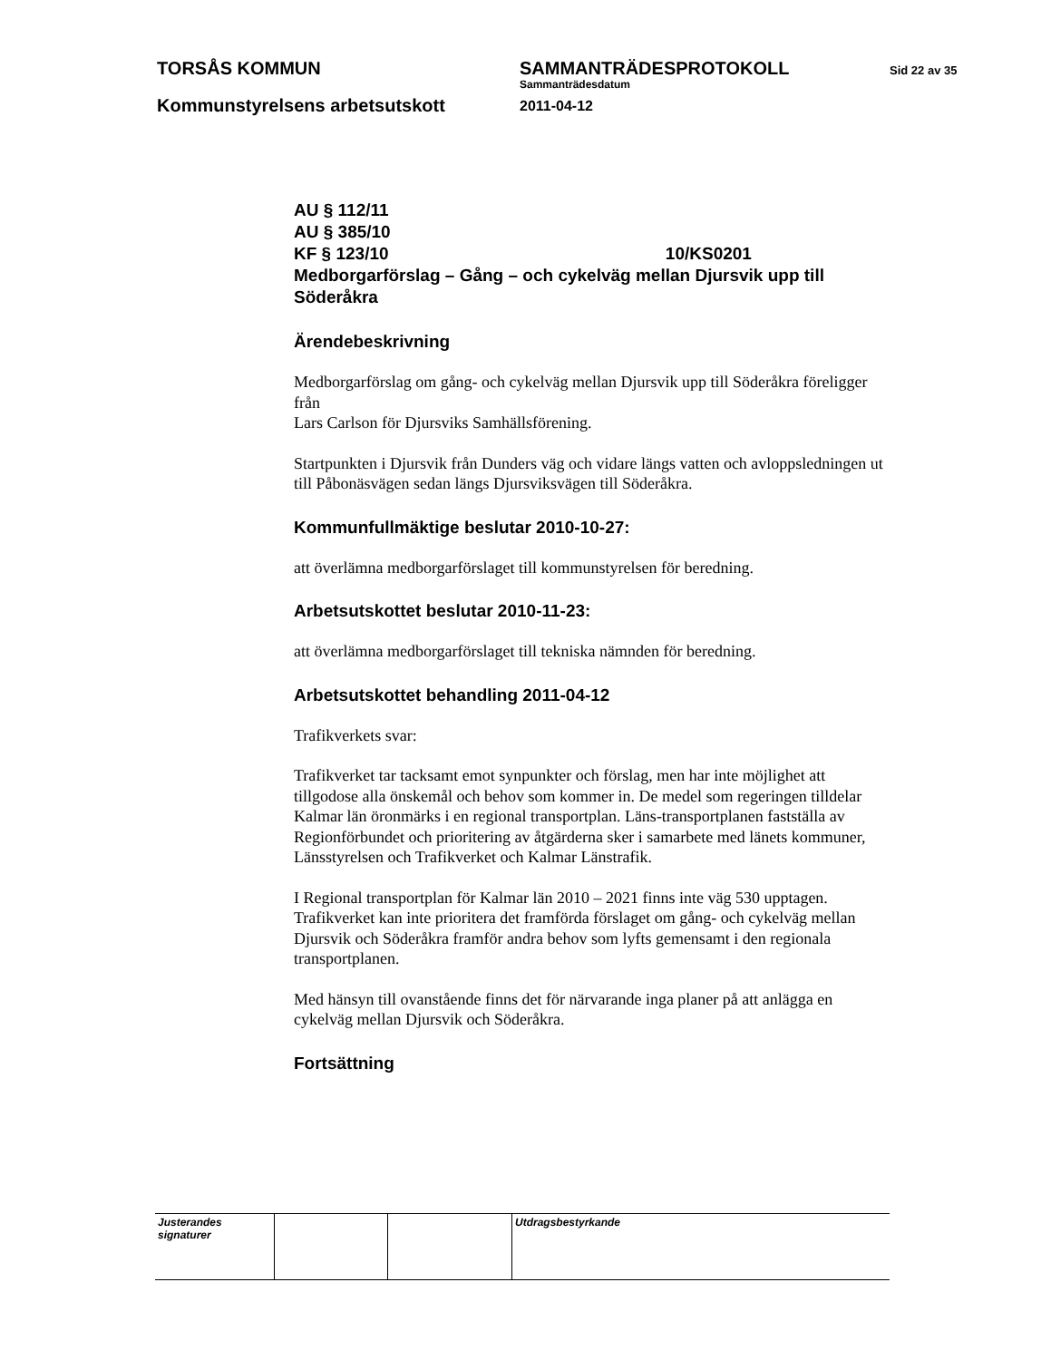TORSÅS KOMMUN
Kommunstyrelsens arbetsutskott
SAMMANTRÄDESPROTOKOLL
Sammanträdesdatum
2011-04-12
Sid 22 av 35
AU § 112/11
AU § 385/10
KF § 123/10 10/KS0201
Medborgarförslag – Gång – och cykelväg mellan Djursvik upp till Söderåkra
Ärendebeskrivning
Medborgarförslag om gång- och cykelväg mellan Djursvik upp till Söderåkra föreligger från
Lars Carlson för Djursviks Samhällsförening.
Startpunkten i Djursvik från Dunders väg och vidare längs vatten och avloppsledningen ut till Påbonäsvägen sedan längs Djursviksvägen till Söderåkra.
Kommunfullmäktige beslutar 2010-10-27:
att överlämna medborgarförslaget till kommunstyrelsen för beredning.
Arbetsutskottet beslutar 2010-11-23:
att överlämna medborgarförslaget till tekniska nämnden för beredning.
Arbetsutskottet behandling 2011-04-12
Trafikverkets svar:
Trafikverket tar tacksamt emot synpunkter och förslag, men har inte möjlighet att tillgodose alla önskemål och behov som kommer in. De medel som regeringen tilldelar Kalmar län öronmärks i en regional transportplan. Läns-transportplanen fastställa av Regionförbundet och prioritering av åtgärderna sker i samarbete med länets kommuner, Länsstyrelsen och Trafikverket och Kalmar Länstrafik.
I Regional transportplan för Kalmar län 2010 – 2021 finns inte väg 530 upptagen. Trafikverket kan inte prioritera det framförda förslaget om gång- och cykelväg mellan Djursvik och Söderåkra framför andra behov som lyfts gemensamt i den regionala transportplanen.
Med hänsyn till ovanstående finns det för närvarande inga planer på att anlägga en cykelväg mellan Djursvik och Söderåkra.
Fortsättning
| Justerandes signaturer | | | Utdragsbestyrkande |